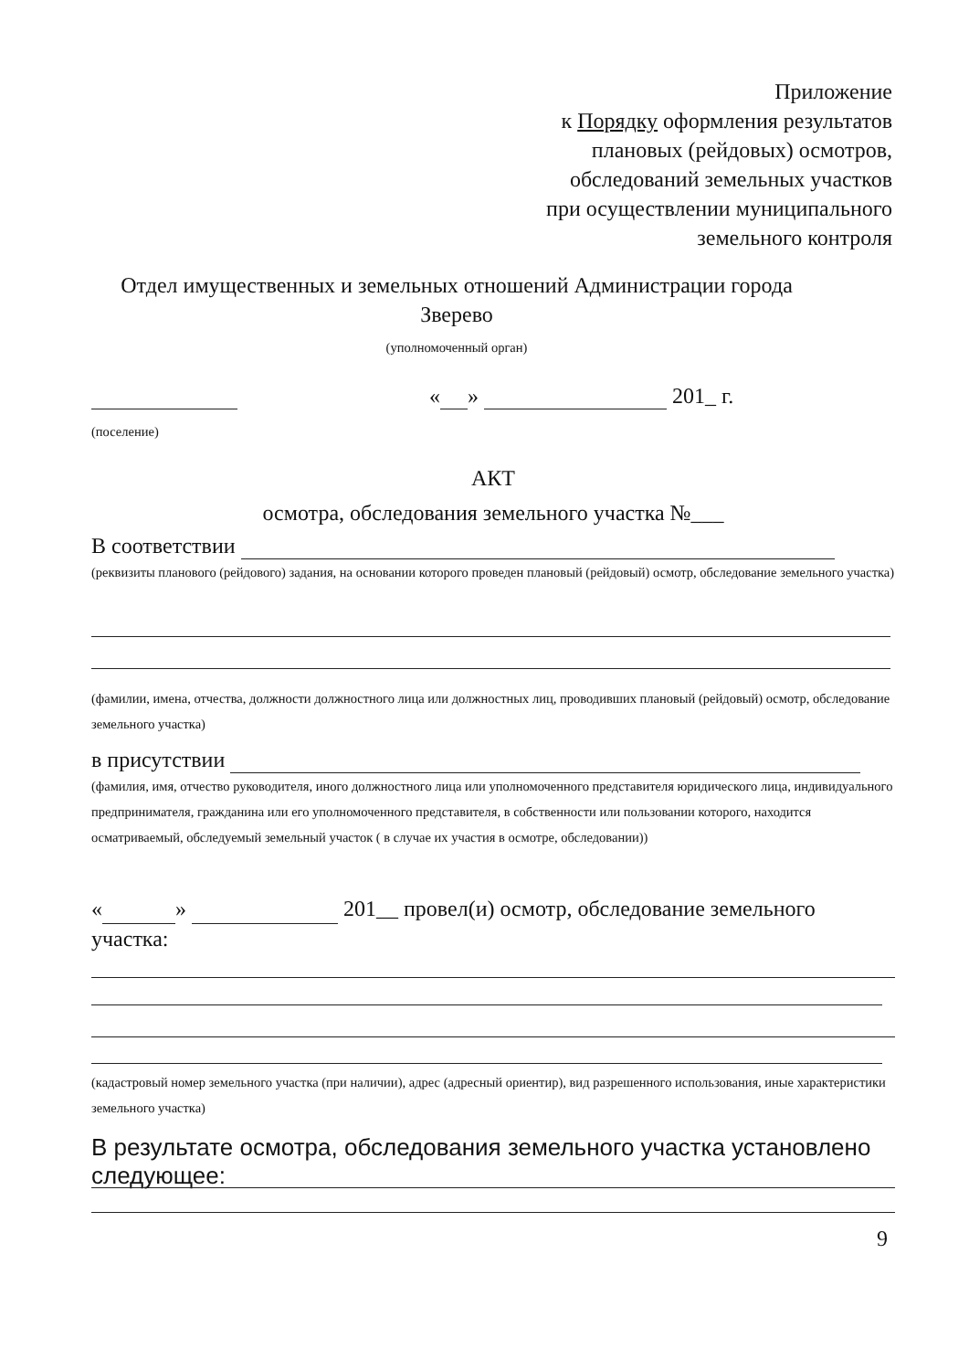Приложение
к Порядку оформления результатов
плановых (рейдовых) осмотров,
обследований земельных участков
при осуществлении муниципального
земельного контроля
Отдел имущественных и земельных отношений Администрации города Зверево
(уполномоченный орган)
« » 201_ г.
(поселение)
АКТ
осмотра, обследования земельного участка №___
В соответствии
(реквизиты планового (рейдового) задания, на основании которого проведен плановый (рейдовый) осмотр, обследование земельного участка)
(фамилии, имена, отчества, должности должностного лица или должностных лиц, проводивших плановый (рейдовый) осмотр, обследование земельного участка)
в присутствии
(фамилия, имя, отчество руководителя, иного должностного лица или уполномоченного представителя юридического лица, индивидуального предпринимателя, гражданина или его уполномоченного представителя, в собственности или пользовании которого, находится осматриваемый, обследуемый земельный участок ( в случае их участия в осмотре, обследовании))
« » 201__ провел(и) осмотр, обследование земельного участка:
(кадастровый номер земельного участка (при наличии), адрес (адресный ориентир), вид разрешенного использования, иные характеристики земельного участка)
В результате осмотра, обследования земельного участка установлено следующее:
9